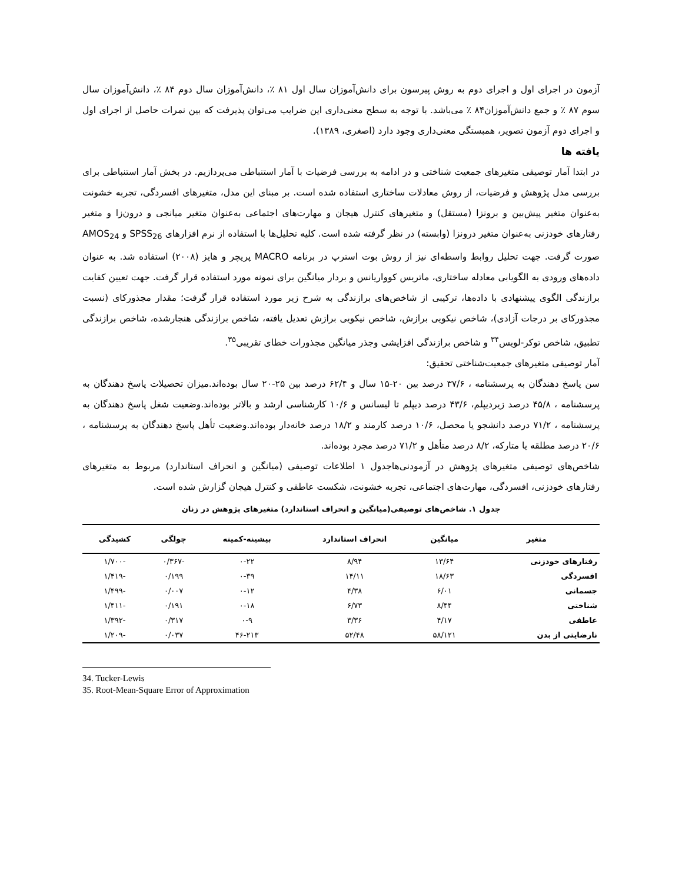آزمون در اجرای اول و اجرای دوم به روش پیرسون برای دانش‌آموزان سال اول ۸۱ ٪، دانش‌آموزان سال دوم ۸۴ ٪، دانش‌آموزان سال سوم ۸۷ ٪ و جمع دانش‌آموزان۸۴ ٪ می‌باشد. با توجه به سطح معنی‌داری این ضرایب می‌توان پذیرفت که بین نمرات حاصل از اجرای اول و اجرای دوم آزمون تصویر، همبستگی معنی‌داری وجود دارد (اصغری، ۱۳۸۹).
یافته ها
در ابتدا آمار توصیفی متغیرهای جمعیت شناختی و در ادامه به بررسی فرضیات با آمار استنباطی می‌پردازیم. در بخش آمار استنباطی برای بررسی مدل پژوهش و فرضیات، از روش معادلات ساختاری استفاده شده است. بر مبنای این مدل، متغیرهای افسردگی، تجربه خشونت به‌عنوان متغیر پیش‌بین و برونزا (مستقل) و متغیرهای کنترل هیجان و مهارت‌های اجتماعی به‌عنوان متغیر میانجی و درون‌زا و متغیر رفتارهای خودزنی به‌عنوان متغیر درونزا (وابسته) در نظر گرفته شده است. کلیه تحلیل‌ها با استفاده از نرم افزارهای SPSS<sub>26</sub> و AMOS<sub>24</sub> صورت گرفت. جهت تحلیل روابط واسطه‌ای نیز از روش بوت استرپ در برنامه MACRO پریچر و هایز (۲۰۰۸) استفاده شد. به عنوان داده‌های ورودی به الگویابی معادله ساختاری، ماتریس کوواریانس و بردار میانگین برای نمونه مورد استفاده قرار گرفت. جهت تعیین کفایت برازندگی الگوی پیشنهادی با داده‌ها، ترکیبی از شاخص‌های برازندگی به شرح زیر مورد استفاده قرار گرفت؛ مقدار مجذورکای (نسبت مجذورکای بر درجات آزادی)، شاخص نیکویی برازش، شاخص نیکویی برازش تعدیل یافته، شاخص برازندگی هنجارشده، شاخص برازندگی تطبیق، شاخص توکر-لویس<sup>۳۴</sup> و شاخص برازندگی افزایشی وجذر میانگین مجذورات خطای تقریبی<sup>۳۵</sup>.
آمار توصیفی متغیرهای جمعیت‌شناختی تحقیق:
سن پاسخ دهندگان به پرسشنامه ، ۳۷/۶ درصد بین ۲۰-۱۵ سال و ۶۲/۴ درصد بین ۲۵-۲۰ سال بوده‌اند.میزان تحصیلات پاسخ دهندگان به پرسشنامه ، ۴۵/۸ درصد زیردیپلم، ۴۳/۶ درصد دیپلم تا لیسانس و ۱۰/۶ کارشناسی ارشد و بالاتر بوده‌اند.وضعیت شغل پاسخ دهندگان به پرسشنامه ، ۷۱/۲ درصد دانشجو یا محصل، ۱۰/۶ درصد کارمند و ۱۸/۲ درصد خانه‌دار بوده‌اند.وضعیت تأهل پاسخ دهندگان به پرسشنامه ، ۲۰/۶ درصد مطلقه یا متارکه، ۸/۲ درصد متأهل و ۷۱/۲ درصد مجرد بوده‌اند.
شاخص‌های توصیفی متغیرهای پژوهش در آزمودنی‌هاجدول ۱ اطلاعات توصیفی (میانگین و انحراف استاندارد) مربوط به متغیرهای رفتارهای خودزنی، افسردگی، مهارت‌های اجتماعی، تجربه خشونت، شکست عاطفی و کنترل هیجان گزارش شده است.
جدول ۱. شاخص‌های توصیفی(میانگین و انحراف استاندارد) متغیرهای پژوهش در زنان
| متغیر | میانگین | انحراف استاندارد | بیشینه-کمینه | چولگی | کشیدگی |
| --- | --- | --- | --- | --- | --- |
| رفتارهای خودزنی | ۱۳/۶۴ | ۸/۹۴ | ۰-۲۲ | -۰/۳۶۷ | -۱/۷۰۰ |
| افسردگی | ۱۸/۶۳ | ۱۴/۱۱ | ۰-۳۹ | ۰/۱۹۹ | -۱/۴۱۹ |
| جسمانی | ۶/۰۱ | ۴/۳۸ | ۰-۱۲ | ۰/۰۰۷ | -۱/۴۹۹ |
| شناختی | ۸/۴۴ | ۶/۷۳ | ۰-۱۸ | ۰/۱۹۱ | -۱/۴۱۱ |
| عاطفی | ۴/۱۷ | ۳/۳۶ | ۰-۹ | ۰/۳۱۷ | -۱/۳۹۲ |
| نارضایتی از بدن | ۵۸/۱۲۱ | ۵۲/۴۸ | ۴۶-۲۱۳ | ۰/۰۳۷ | -۱/۲۰۹ |
34. Tucker-Lewis
35. Root-Mean-Square Error of Approximation